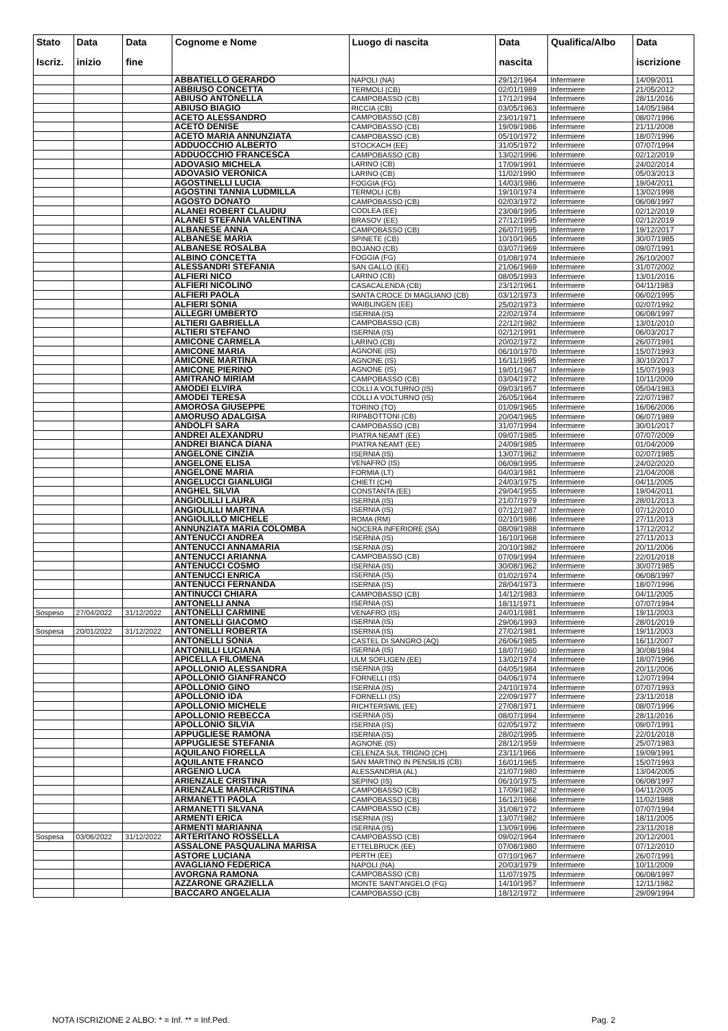| Stato | Data | Data | Cognome e Nome | Luogo di nascita | Data | Qualifica/Albo | Data |
| --- | --- | --- | --- | --- | --- | --- | --- |
| Iscriz. | inizio | fine | | | nascita | | iscrizione |
| | | | ABBATIELLO GERARDO | NAPOLI (NA) | 29/12/1964 | Infermiere | 14/09/2011 |
| | | | ABBIUSO CONCETTA | TERMOLI (CB) | 02/01/1989 | Infermiere | 21/05/2012 |
| | | | ABIUSO ANTONELLA | CAMPOBASSO (CB) | 17/12/1994 | Infermiere | 28/11/2016 |
| | | | ABIUSO BIAGIO | RICCIA (CB) | 03/05/1963 | Infermiere | 14/05/1984 |
| | | | ACETO ALESSANDRO | CAMPOBASSO (CB) | 23/01/1971 | Infermiere | 08/07/1996 |
| | | | ACETO DENISE | CAMPOBASSO (CB) | 19/09/1986 | Infermiere | 21/11/2008 |
| | | | ACETO MARIA ANNUNZIATA | CAMPOBASSO (CB) | 05/10/1972 | Infermiere | 18/07/1996 |
| | | | ADDUOCCHIO ALBERTO | STOCKACH (EE) | 31/05/1972 | Infermiere | 07/07/1994 |
| | | | ADDUOCCHIO FRANCESCA | CAMPOBASSO (CB) | 13/02/1996 | Infermiere | 02/12/2019 |
| | | | ADOVASIO MICHELA | LARINO (CB) | 17/09/1991 | Infermiere | 24/02/2014 |
| | | | ADOVASIO VERONICA | LARINO (CB) | 11/02/1990 | Infermiere | 05/03/2013 |
| | | | AGOSTINELLI LUCIA | FOGGIA (FG) | 14/03/1986 | Infermiere | 19/04/2011 |
| | | | AGOSTINI TANNIA LUDMILLA | TERMOLI (CB) | 19/10/1974 | Infermiere | 13/02/1998 |
| | | | AGOSTO DONATO | CAMPOBASSO (CB) | 02/03/1972 | Infermiere | 06/08/1997 |
| | | | ALANEI ROBERT CLAUDIU | CODLEA (EE) | 23/08/1995 | Infermiere | 02/12/2019 |
| | | | ALANEI STEFANIA VALENTINA | BRASOV (EE) | 27/12/1995 | Infermiere | 02/12/2019 |
| | | | ALBANESE ANNA | CAMPOBASSO (CB) | 26/07/1995 | Infermiere | 19/12/2017 |
| | | | ALBANESE MARIA | SPINETE (CB) | 10/10/1965 | Infermiere | 30/07/1985 |
| | | | ALBANESE ROSALBA | BOJANO (CB) | 03/07/1969 | Infermiere | 09/07/1991 |
| | | | ALBINO CONCETTA | FOGGIA (FG) | 01/08/1974 | Infermiere | 26/10/2007 |
| | | | ALESSANDRI STEFANIA | SAN GALLO (EE) | 21/06/1969 | Infermiere | 31/07/2002 |
| | | | ALFIERI NICO | LARINO (CB) | 08/05/1993 | Infermiere | 13/01/2016 |
| | | | ALFIERI NICOLINO | CASACALENDA (CB) | 23/12/1961 | Infermiere | 04/11/1983 |
| | | | ALFIERI PAOLA | SANTA CROCE DI MAGLIANO (CB) | 03/12/1973 | Infermiere | 06/02/1995 |
| | | | ALFIERI SONIA | WAIBLINGEN (EE) | 25/02/1973 | Infermiere | 02/07/1992 |
| | | | ALLEGRI UMBERTO | ISERNIA (IS) | 22/02/1974 | Infermiere | 06/08/1997 |
| | | | ALTIERI GABRIELLA | CAMPOBASSO (CB) | 22/12/1982 | Infermiere | 13/01/2010 |
| | | | ALTIERI STEFANO | ISERNIA (IS) | 02/12/1991 | Infermiere | 06/03/2017 |
| | | | AMICONE CARMELA | LARINO (CB) | 20/02/1972 | Infermiere | 26/07/1991 |
| | | | AMICONE MARIA | AGNONE (IS) | 06/10/1970 | Infermiere | 15/07/1993 |
| | | | AMICONE MARTINA | AGNONE (IS) | 16/11/1995 | Infermiere | 30/10/2017 |
| | | | AMICONE PIERINO | AGNONE (IS) | 19/01/1967 | Infermiere | 15/07/1993 |
| | | | AMITRANO MIRIAM | CAMPOBASSO (CB) | 03/04/1972 | Infermiere | 10/11/2009 |
| | | | AMODEI ELVIRA | COLLI A VOLTURNO (IS) | 09/03/1957 | Infermiere | 05/04/1983 |
| | | | AMODEI TERESA | COLLI A VOLTURNO (IS) | 26/05/1964 | Infermiere | 22/07/1987 |
| | | | AMOROSA GIUSEPPE | TORINO (TO) | 01/09/1965 | Infermiere | 16/06/2006 |
| | | | AMORUSO ADALGISA | RIPABOTTONI (CB) | 20/04/1965 | Infermiere | 06/07/1989 |
| | | | ANDOLFI SARA | CAMPOBASSO (CB) | 31/07/1994 | Infermiere | 30/01/2017 |
| | | | ANDREI ALEXANDRU | PIATRA NEAMT (EE) | 09/07/1985 | Infermiere | 07/07/2009 |
| | | | ANDREI BIANCA DIANA | PIATRA NEAMT (EE) | 24/09/1985 | Infermiere | 01/04/2009 |
| | | | ANGELONE CINZIA | ISERNIA (IS) | 13/07/1962 | Infermiere | 02/07/1985 |
| | | | ANGELONE ELISA | VENAFRO (IS) | 06/09/1995 | Infermiere | 24/02/2020 |
| | | | ANGELONE MARIA | FORMIA (LT) | 04/03/1981 | Infermiere | 21/04/2008 |
| | | | ANGELUCCI GIANLUIGI | CHIETI (CH) | 24/03/1975 | Infermiere | 04/11/2005 |
| | | | ANGHEL SILVIA | CONSTANTA (EE) | 29/04/1955 | Infermiere | 19/04/2011 |
| | | | ANGIOLILLI LAURA | ISERNIA (IS) | 21/07/1979 | Infermiere | 28/01/2013 |
| | | | ANGIOLILLI MARTINA | ISERNIA (IS) | 07/12/1987 | Infermiere | 07/12/2010 |
| | | | ANGIOLILLO MICHELE | ROMA (RM) | 02/10/1986 | Infermiere | 27/11/2013 |
| | | | ANNUNZIATA MARIA COLOMBA | NOCERA INFERIORE (SA) | 08/09/1988 | Infermiere | 17/12/2012 |
| | | | ANTENUCCI ANDREA | ISERNIA (IS) | 16/10/1968 | Infermiere | 27/11/2013 |
| | | | ANTENUCCI ANNAMARIA | ISERNIA (IS) | 20/10/1982 | Infermiere | 20/11/2006 |
| | | | ANTENUCCI ARIANNA | CAMPOBASSO (CB) | 07/09/1994 | Infermiere | 22/01/2018 |
| | | | ANTENUCCI COSMO | ISERNIA (IS) | 30/08/1962 | Infermiere | 30/07/1985 |
| | | | ANTENUCCI ENRICA | ISERNIA (IS) | 01/02/1974 | Infermiere | 06/08/1997 |
| | | | ANTENUCCI FERNANDA | ISERNIA (IS) | 28/04/1973 | Infermiere | 18/07/1996 |
| | | | ANTINUCCI CHIARA | CAMPOBASSO (CB) | 14/12/1983 | Infermiere | 04/11/2005 |
| | | | ANTONELLI ANNA | ISERNIA (IS) | 18/11/1971 | Infermiere | 07/07/1994 |
| Sospeso | 27/04/2022 | 31/12/2022 | ANTONELLI CARMINE | VENAFRO (IS) | 24/01/1981 | Infermiere | 19/11/2003 |
| | | | ANTONELLI GIACOMO | ISERNIA (IS) | 29/06/1993 | Infermiere | 28/01/2019 |
| Sospesa | 20/01/2022 | 31/12/2022 | ANTONELLI ROBERTA | ISERNIA (IS) | 27/02/1981 | Infermiere | 19/11/2003 |
| | | | ANTONELLI SONIA | CASTEL DI SANGRO (AQ) | 26/06/1985 | Infermiere | 16/11/2007 |
| | | | ANTONILLI LUCIANA | ISERNIA (IS) | 18/07/1960 | Infermiere | 30/08/1984 |
| | | | APICELLA FILOMENA | ULM SOFLIGEN (EE) | 13/02/1974 | Infermiere | 18/07/1996 |
| | | | APOLLONIO ALESSANDRA | ISERNIA (IS) | 04/05/1984 | Infermiere | 20/11/2006 |
| | | | APOLLONIO GIANFRANCO | FORNELLI (IS) | 04/06/1974 | Infermiere | 12/07/1994 |
| | | | APOLLONIO GINO | ISERNIA (IS) | 24/10/1974 | Infermiere | 07/07/1993 |
| | | | APOLLONIO IDA | FORNELLI (IS) | 22/09/1977 | Infermiere | 23/11/2018 |
| | | | APOLLONIO MICHELE | RICHTERSWIL (EE) | 27/08/1971 | Infermiere | 08/07/1996 |
| | | | APOLLONIO REBECCA | ISERNIA (IS) | 08/07/1994 | Infermiere | 28/11/2016 |
| | | | APOLLONIO SILVIA | ISERNIA (IS) | 02/05/1972 | Infermiere | 09/07/1991 |
| | | | APPUGLIESE RAMONA | ISERNIA (IS) | 28/02/1995 | Infermiere | 22/01/2018 |
| | | | APPUGLIESE STEFANIA | AGNONE (IS) | 28/12/1959 | Infermiere | 25/07/1983 |
| | | | AQUILANO FIORELLA | CELENZA SUL TRIGNO (CH) | 23/11/1966 | Infermiere | 19/09/1991 |
| | | | AQUILANTE FRANCO | SAN MARTINO IN PENSILIS (CB) | 16/01/1965 | Infermiere | 15/07/1993 |
| | | | ARGENIO LUCA | ALESSANDRIA (AL) | 21/07/1980 | Infermiere | 13/04/2005 |
| | | | ARIENZALE CRISTINA | SEPINO (IS) | 06/10/1975 | Infermiere | 06/08/1997 |
| | | | ARIENZALE MARIACRISTINA | CAMPOBASSO (CB) | 17/09/1982 | Infermiere | 04/11/2005 |
| | | | ARMANETTI PAOLA | CAMPOBASSO (CB) | 16/12/1966 | Infermiere | 11/02/1988 |
| | | | ARMANETTI SILVANA | CAMPOBASSO (CB) | 31/08/1972 | Infermiere | 07/07/1994 |
| | | | ARMENTI ERICA | ISERNIA (IS) | 13/07/1982 | Infermiere | 18/11/2005 |
| | | | ARMENTI MARIANNA | ISERNIA (IS) | 13/09/1996 | Infermiere | 23/11/2018 |
| Sospesa | 03/06/2022 | 31/12/2022 | ARTERITANO ROSSELLA | CAMPOBASSO (CB) | 09/02/1964 | Infermiere | 20/12/2001 |
| | | | ASSALONE PASQUALINA MARISA | ETTELBRUCK (EE) | 07/08/1980 | Infermiere | 07/12/2010 |
| | | | ASTORE LUCIANA | PERTH (EE) | 07/10/1967 | Infermiere | 26/07/1991 |
| | | | AVAGLIANO FEDERICA | NAPOLI (NA) | 20/03/1979 | Infermiere | 10/11/2009 |
| | | | AVORGNA RAMONA | CAMPOBASSO (CB) | 11/07/1975 | Infermiere | 06/08/1997 |
| | | | AZZARONE GRAZIELLA | MONTE SANT'ANGELO (FG) | 14/10/1957 | Infermiere | 12/11/1982 |
| | | | BACCARO ANGELALIA | CAMPOBASSO (CB) | 18/12/1972 | Infermiere | 29/09/1994 |
NOTA ISCRIZIONE 2 ALBO: * = Inf. ** = Inf.Ped. Pag. 2